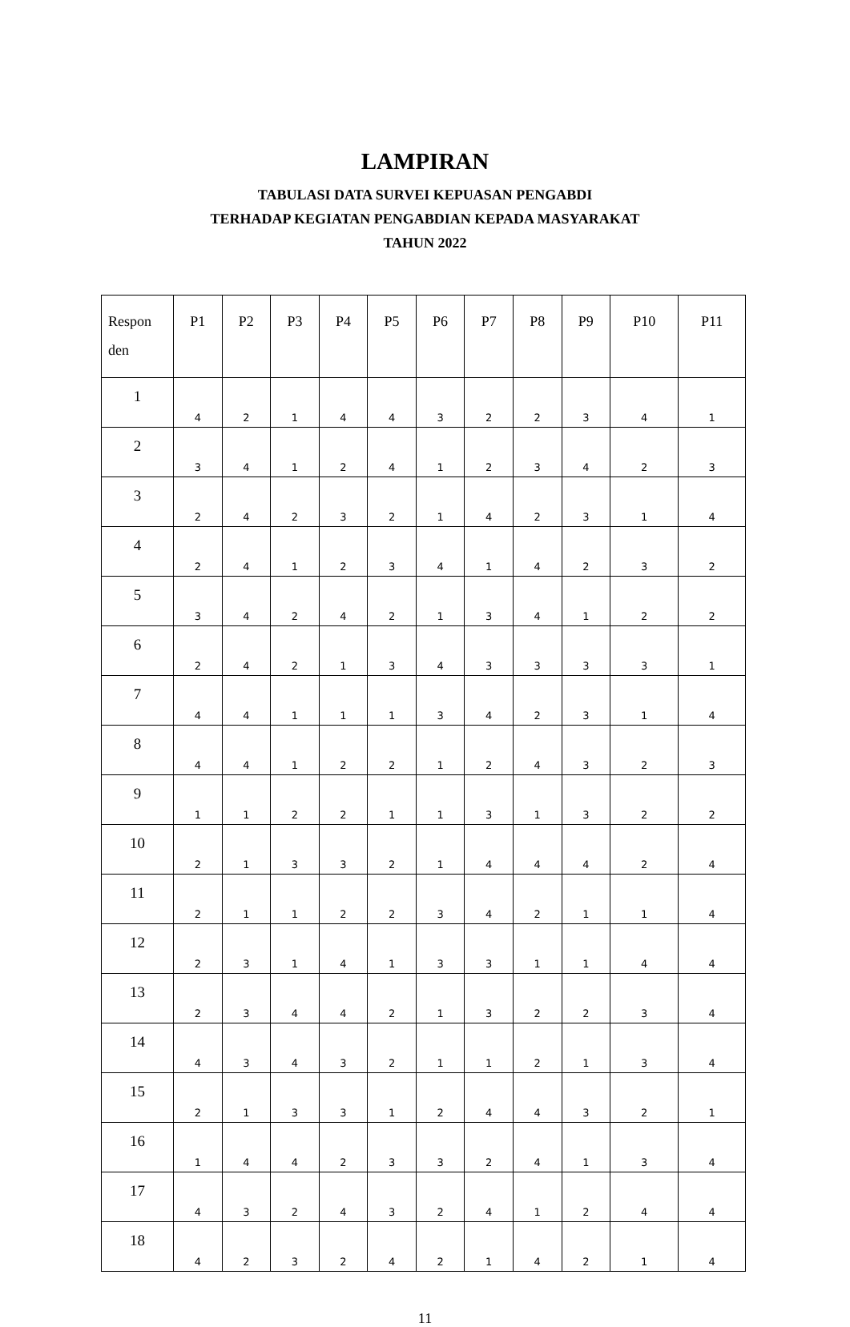LAMPIRAN
TABULASI DATA SURVEI KEPUASAN PENGABDI
TERHADAP KEGIATAN PENGABDIAN KEPADA MASYARAKAT
TAHUN 2022
| Respon den | P1 | P2 | P3 | P4 | P5 | P6 | P7 | P8 | P9 | P10 | P11 |
| --- | --- | --- | --- | --- | --- | --- | --- | --- | --- | --- | --- |
| 1 | 4 | 2 | 1 | 4 | 4 | 3 | 2 | 2 | 3 | 4 | 1 |
| 2 | 3 | 4 | 1 | 2 | 4 | 1 | 2 | 3 | 4 | 2 | 3 |
| 3 | 2 | 4 | 2 | 3 | 2 | 1 | 4 | 2 | 3 | 1 | 4 |
| 4 | 2 | 4 | 1 | 2 | 3 | 4 | 1 | 4 | 2 | 3 | 2 |
| 5 | 3 | 4 | 2 | 4 | 2 | 1 | 3 | 4 | 1 | 2 | 2 |
| 6 | 2 | 4 | 2 | 1 | 3 | 4 | 3 | 3 | 3 | 3 | 1 |
| 7 | 4 | 4 | 1 | 1 | 1 | 3 | 4 | 2 | 3 | 1 | 4 |
| 8 | 4 | 4 | 1 | 2 | 2 | 1 | 2 | 4 | 3 | 2 | 3 |
| 9 | 1 | 1 | 2 | 2 | 1 | 1 | 3 | 1 | 3 | 2 | 2 |
| 10 | 2 | 1 | 3 | 3 | 2 | 1 | 4 | 4 | 4 | 2 | 4 |
| 11 | 2 | 1 | 1 | 2 | 2 | 3 | 4 | 2 | 1 | 1 | 4 |
| 12 | 2 | 3 | 1 | 4 | 1 | 3 | 3 | 1 | 1 | 4 | 4 |
| 13 | 2 | 3 | 4 | 4 | 2 | 1 | 3 | 2 | 2 | 3 | 4 |
| 14 | 4 | 3 | 4 | 3 | 2 | 1 | 1 | 2 | 1 | 3 | 4 |
| 15 | 2 | 1 | 3 | 3 | 1 | 2 | 4 | 4 | 3 | 2 | 1 |
| 16 | 1 | 4 | 4 | 2 | 3 | 3 | 2 | 4 | 1 | 3 | 4 |
| 17 | 4 | 3 | 2 | 4 | 3 | 2 | 4 | 1 | 2 | 4 | 4 |
| 18 | 4 | 2 | 3 | 2 | 4 | 2 | 1 | 4 | 2 | 1 | 4 |
11